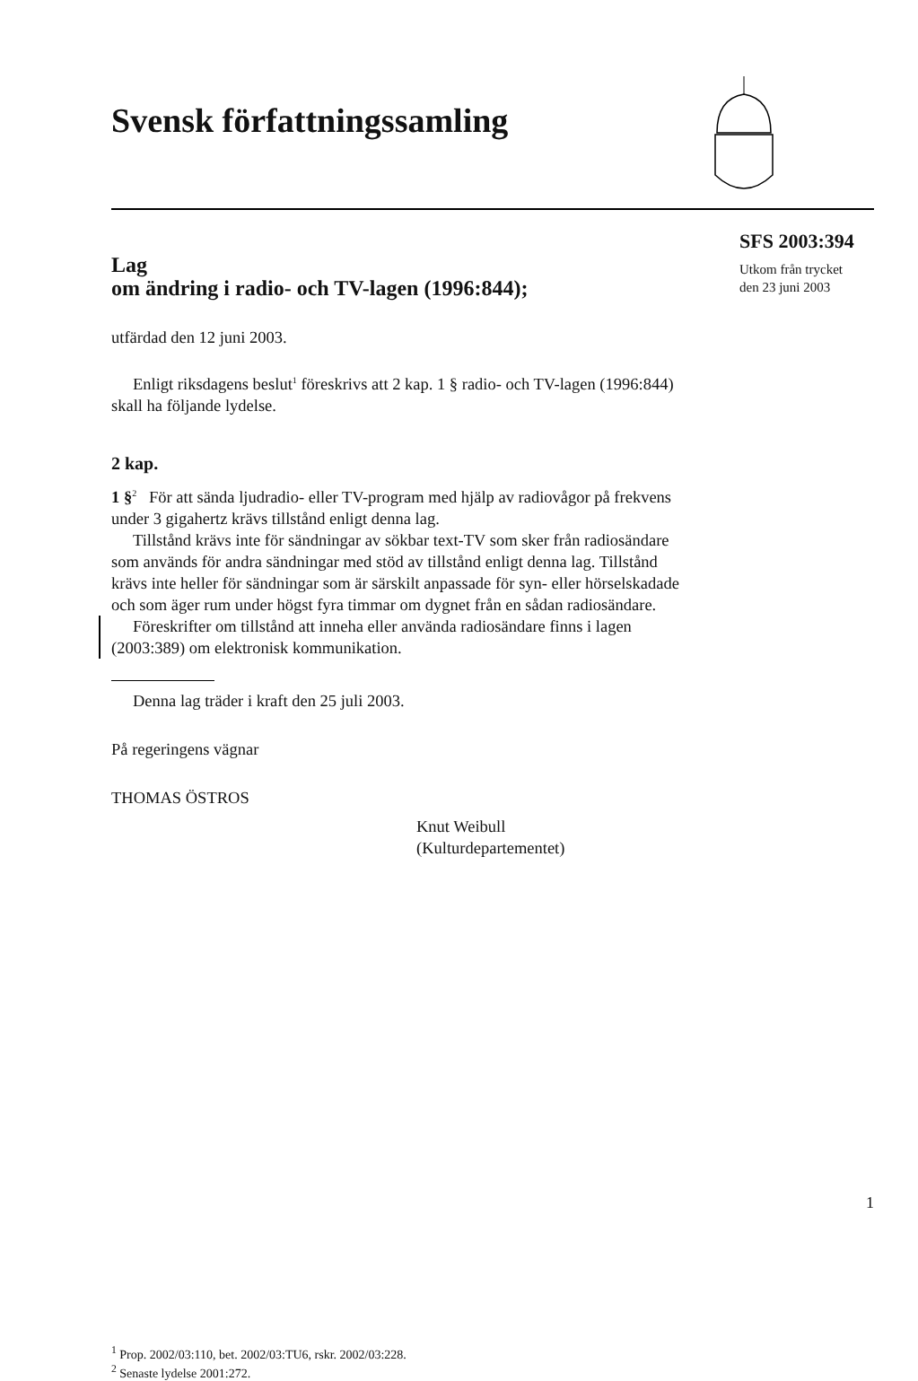Svensk författningssamling
Lag
om ändring i radio- och TV-lagen (1996:844);
utfärdad den 12 juni 2003.
Enligt riksdagens beslut<sup>1</sup> föreskrivs att 2 kap. 1 § radio- och TV-lagen (1996:844) skall ha följande lydelse.
2 kap.
1 §<sup>2</sup> För att sända ljudradio- eller TV-program med hjälp av radiovågor på frekvens under 3 gigahertz krävs tillstånd enligt denna lag.
Tillstånd krävs inte för sändningar av sökbar text-TV som sker från radiosändare som används för andra sändningar med stöd av tillstånd enligt denna lag. Tillstånd krävs inte heller för sändningar som är särskilt anpassade för syn- eller hörselskadade och som äger rum under högst fyra timmar om dygnet från en sådan radiosändare.
Föreskrifter om tillstånd att inneha eller använda radiosändare finns i lagen (2003:389) om elektronisk kommunikation.
Denna lag träder i kraft den 25 juli 2003.
På regeringens vägnar
THOMAS ÖSTROS
Knut Weibull
(Kulturdepartementet)
<sup>1</sup> Prop. 2002/03:110, bet. 2002/03:TU6, rskr. 2002/03:228.
<sup>2</sup> Senaste lydelse 2001:272.
SFS 2003:394
Utkom från trycket
den 23 juni 2003
1